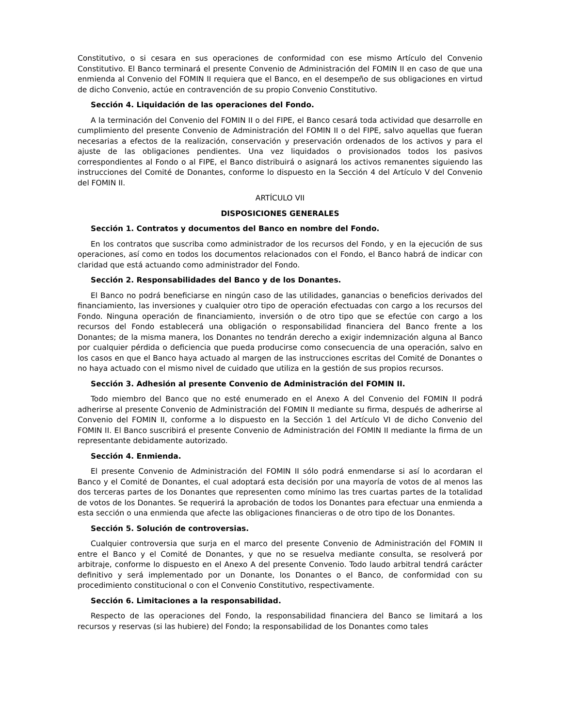Constitutivo, o si cesara en sus operaciones de conformidad con ese mismo Artículo del Convenio Constitutivo. El Banco terminará el presente Convenio de Administración del FOMIN II en caso de que una enmienda al Convenio del FOMIN II requiera que el Banco, en el desempeño de sus obligaciones en virtud de dicho Convenio, actúe en contravención de su propio Convenio Constitutivo.
Sección 4. Liquidación de las operaciones del Fondo.
A la terminación del Convenio del FOMIN II o del FIPE, el Banco cesará toda actividad que desarrolle en cumplimiento del presente Convenio de Administración del FOMIN II o del FIPE, salvo aquellas que fueran necesarias a efectos de la realización, conservación y preservación ordenados de los activos y para el ajuste de las obligaciones pendientes. Una vez liquidados o provisionados todos los pasivos correspondientes al Fondo o al FIPE, el Banco distribuirá o asignará los activos remanentes siguiendo las instrucciones del Comité de Donantes, conforme lo dispuesto en la Sección 4 del Artículo V del Convenio del FOMIN II.
ARTÍCULO VII
DISPOSICIONES GENERALES
Sección 1. Contratos y documentos del Banco en nombre del Fondo.
En los contratos que suscriba como administrador de los recursos del Fondo, y en la ejecución de sus operaciones, así como en todos los documentos relacionados con el Fondo, el Banco habrá de indicar con claridad que está actuando como administrador del Fondo.
Sección 2. Responsabilidades del Banco y de los Donantes.
El Banco no podrá beneficiarse en ningún caso de las utilidades, ganancias o beneficios derivados del financiamiento, las inversiones y cualquier otro tipo de operación efectuadas con cargo a los recursos del Fondo. Ninguna operación de financiamiento, inversión o de otro tipo que se efectúe con cargo a los recursos del Fondo establecerá una obligación o responsabilidad financiera del Banco frente a los Donantes; de la misma manera, los Donantes no tendrán derecho a exigir indemnización alguna al Banco por cualquier pérdida o deficiencia que pueda producirse como consecuencia de una operación, salvo en los casos en que el Banco haya actuado al margen de las instrucciones escritas del Comité de Donantes o no haya actuado con el mismo nivel de cuidado que utiliza en la gestión de sus propios recursos.
Sección 3. Adhesión al presente Convenio de Administración del FOMIN II.
Todo miembro del Banco que no esté enumerado en el Anexo A del Convenio del FOMIN II podrá adherirse al presente Convenio de Administración del FOMIN II mediante su firma, después de adherirse al Convenio del FOMIN II, conforme a lo dispuesto en la Sección 1 del Artículo VI de dicho Convenio del FOMIN II. El Banco suscribirá el presente Convenio de Administración del FOMIN II mediante la firma de un representante debidamente autorizado.
Sección 4. Enmienda.
El presente Convenio de Administración del FOMIN II sólo podrá enmendarse si así lo acordaran el Banco y el Comité de Donantes, el cual adoptará esta decisión por una mayoría de votos de al menos las dos terceras partes de los Donantes que representen como mínimo las tres cuartas partes de la totalidad de votos de los Donantes. Se requerirá la aprobación de todos los Donantes para efectuar una enmienda a esta sección o una enmienda que afecte las obligaciones financieras o de otro tipo de los Donantes.
Sección 5. Solución de controversias.
Cualquier controversia que surja en el marco del presente Convenio de Administración del FOMIN II entre el Banco y el Comité de Donantes, y que no se resuelva mediante consulta, se resolverá por arbitraje, conforme lo dispuesto en el Anexo A del presente Convenio. Todo laudo arbitral tendrá carácter definitivo y será implementado por un Donante, los Donantes o el Banco, de conformidad con su procedimiento constitucional o con el Convenio Constitutivo, respectivamente.
Sección 6. Limitaciones a la responsabilidad.
Respecto de las operaciones del Fondo, la responsabilidad financiera del Banco se limitará a los recursos y reservas (si las hubiere) del Fondo; la responsabilidad de los Donantes como tales